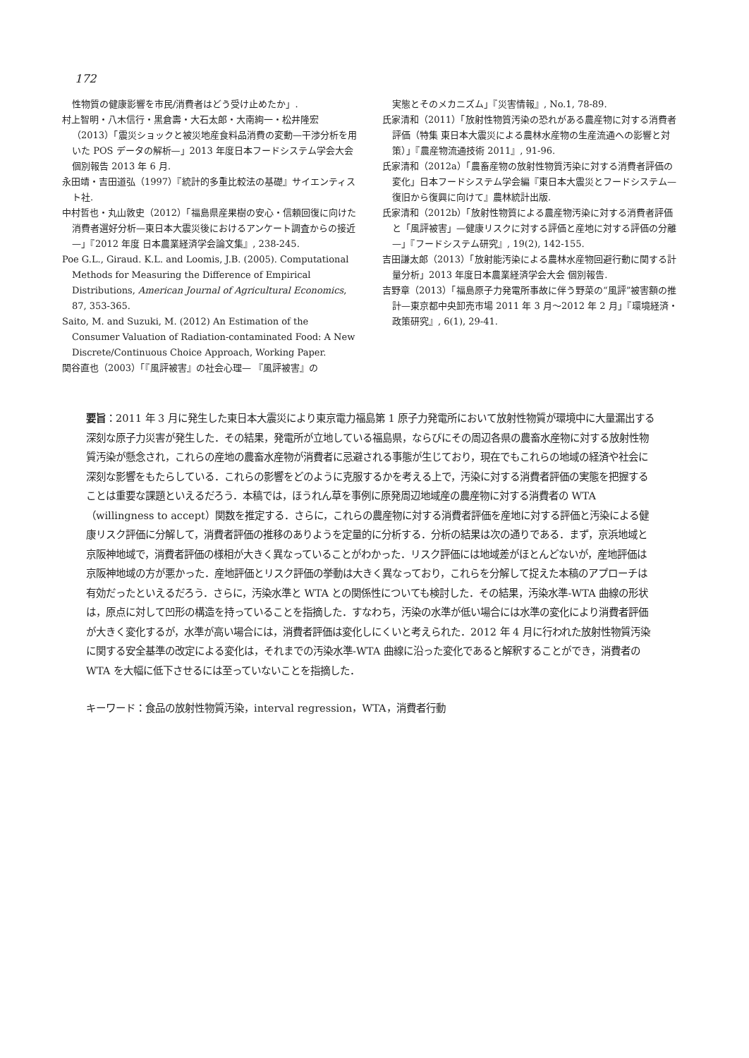172
性物質の健康影響を市民/消費者はどう受け止めたか」.
村上智明・八木信行・黒倉壽・大石太郎・大南絢一・松井隆宏（2013）「震災ショックと被災地産食料品消費の変動—干渉分析を用いた POS データの解析—」2013 年度日本フードシステム学会大会 個別報告 2013 年 6 月.
永田靖・吉田道弘（1997）『統計的多重比較法の基礎』サイエンティスト社.
中村哲也・丸山敦史（2012）「福島県産果樹の安心・信頼回復に向けた消費者選好分析—東日本大震災後におけるアンケート調査からの接近—」『2012 年度 日本農業経済学会論文集』, 238-245.
Poe G.L., Giraud. K.L. and Loomis, J.B. (2005). Computational Methods for Measuring the Difference of Empirical Distributions, American Journal of Agricultural Economics, 87, 353-365.
Saito, M. and Suzuki, M. (2012) An Estimation of the Consumer Valuation of Radiation-contaminated Food: A New Discrete/Continuous Choice Approach, Working Paper.
関谷直也（2003）「『風評被害』の社会心理— 『風評被害』の
実態とそのメカニズム」『災害情報』, No.1, 78-89.
氏家清和（2011）「放射性物質汚染の恐れがある農産物に対する消費者評価（特集 東日本大震災による農林水産物の生産流通への影響と対策）」『農産物流通技術 2011』, 91-96.
氏家清和（2012a）「農畜産物の放射性物質汚染に対する消費者評価の変化」日本フードシステム学会編『東日本大震災とフードシステム—復旧から復興に向けて』農林統計出版.
氏家清和（2012b）「放射性物質による農産物汚染に対する消費者評価と「風評被害」—健康リスクに対する評価と産地に対する評価の分離—」『フードシステム研究』, 19(2), 142-155.
吉田謙太郎（2013）「放射能汚染による農林水産物回避行動に関する計量分析」2013 年度日本農業経済学会大会 個別報告.
吉野章（2013）「福島原子力発電所事故に伴う野菜の“風評”被害額の推計—東京都中央卸売市場 2011 年 3 月～2012 年 2 月」『環境経済・政策研究』, 6(1), 29-41.
要旨：2011 年 3 月に発生した東日本大震災により東京電力福島第 1 原子力発電所において放射性物質が環境中に大量漏出する深刻な原子力災害が発生した．その結果，発電所が立地している福島県，ならびにその周辺各県の農畜水産物に対する放射性物質汚染が懸念され，これらの産地の農畜水産物が消費者に忌避される事態が生じており，現在でもこれらの地域の経済や社会に深刻な影響をもたらしている．これらの影響をどのように克服するかを考える上で，汚染に対する消費者評価の実態を把握することは重要な課題といえるだろう．本稿では，ほうれん草を事例に原発周辺地域産の農産物に対する消費者の WTA（willingness to accept）関数を推定する．さらに，これらの農産物に対する消費者評価を産地に対する評価と汚染による健康リスク評価に分解して，消費者評価の推移のありようを定量的に分析する．分析の結果は次の通りである．まず，京浜地域と京阪神地域で，消費者評価の様相が大きく異なっていることがわかった．リスク評価には地域差がほとんどないが，産地評価は京阪神地域の方が悪かった．産地評価とリスク評価の挙動は大きく異なっており，これらを分解して捉えた本稿のアプローチは有効だったといえるだろう．さらに，汚染水準と WTA との関係性についても検討した．その結果，汚染水準-WTA 曲線の形状は，原点に対して凹形の構造を持っていることを指摘した．すなわち，汚染の水準が低い場合には水準の変化により消費者評価が大きく変化するが，水準が高い場合には，消費者評価は変化しにくいと考えられた．2012 年 4 月に行われた放射性物質汚染に関する安全基準の改定による変化は，それまでの汚染水準-WTA 曲線に沿った変化であると解釈することができ，消費者の WTA を大幅に低下させるには至っていないことを指摘した．
キーワード：食品の放射性物質汚染，interval regression，WTA，消費者行動